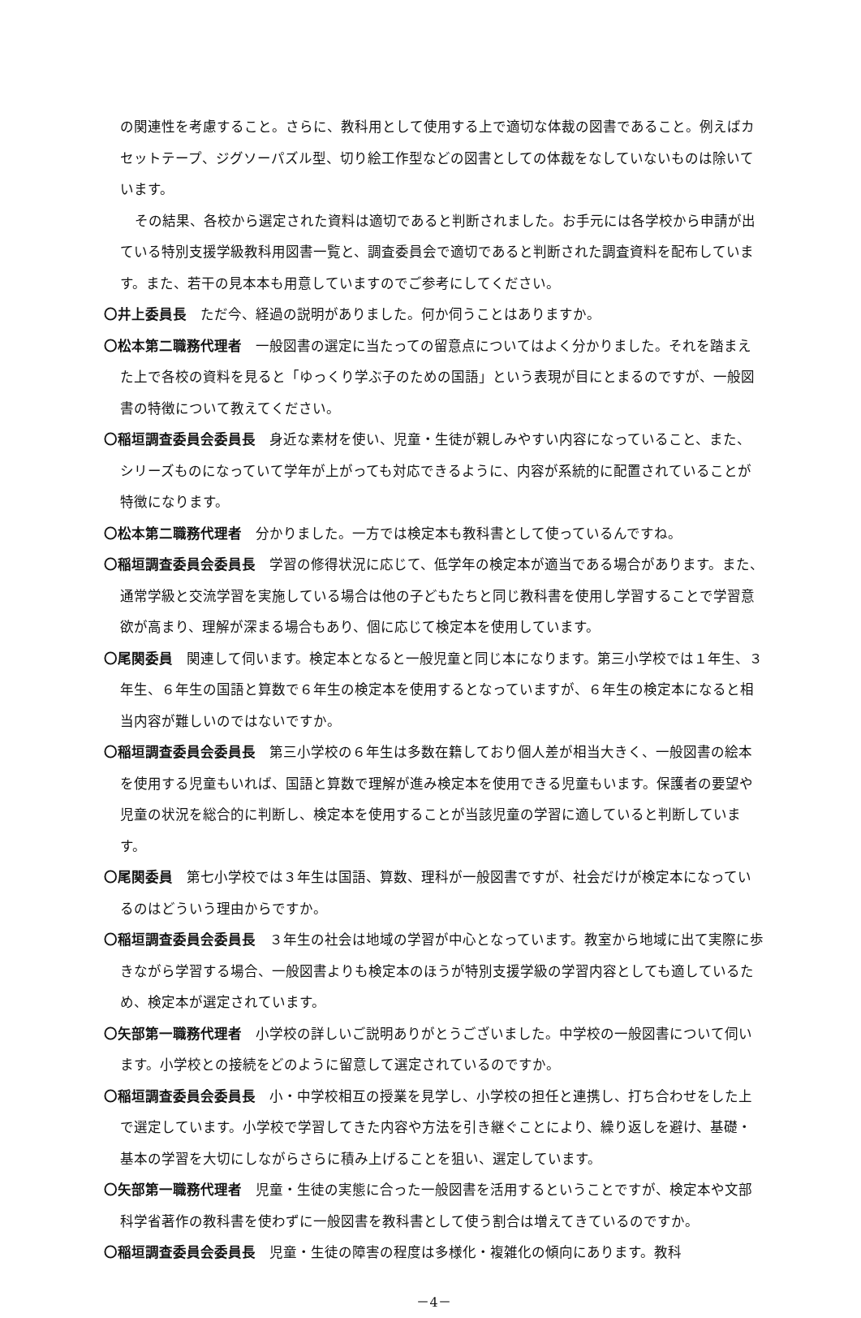の関連性を考慮すること。さらに、教科用として使用する上で適切な体裁の図書であること。例えばカセットテープ、ジグソーパズル型、切り絵工作型などの図書としての体裁をなしていないものは除いています。
その結果、各校から選定された資料は適切であると判断されました。お手元には各学校から申請が出ている特別支援学級教科用図書一覧と、調査委員会で適切であると判断された調査資料を配布しています。また、若干の見本本も用意していますのでご参考にしてください。
〇井上委員長　ただ今、経過の説明がありました。何か伺うことはありますか。
〇松本第二職務代理者　一般図書の選定に当たっての留意点についてはよく分かりました。それを踏まえた上で各校の資料を見ると「ゆっくり学ぶ子のための国語」という表現が目にとまるのですが、一般図書の特徴について教えてください。
〇稲垣調査委員会委員長　身近な素材を使い、児童・生徒が親しみやすい内容になっていること、また、シリーズものになっていて学年が上がっても対応できるように、内容が系統的に配置されていることが特徴になります。
〇松本第二職務代理者　分かりました。一方では検定本も教科書として使っているんですね。
〇稲垣調査委員会委員長　学習の修得状況に応じて、低学年の検定本が適当である場合があります。また、通常学級と交流学習を実施している場合は他の子どもたちと同じ教科書を使用し学習することで学習意欲が高まり、理解が深まる場合もあり、個に応じて検定本を使用しています。
〇尾関委員　関連して伺います。検定本となると一般児童と同じ本になります。第三小学校では１年生、３年生、６年生の国語と算数で６年生の検定本を使用するとなっていますが、６年生の検定本になると相当内容が難しいのではないですか。
〇稲垣調査委員会委員長　第三小学校の６年生は多数在籍しており個人差が相当大きく、一般図書の絵本を使用する児童もいれば、国語と算数で理解が進み検定本を使用できる児童もいます。保護者の要望や児童の状況を総合的に判断し、検定本を使用することが当該児童の学習に適していると判断しています。
〇尾関委員　第七小学校では３年生は国語、算数、理科が一般図書ですが、社会だけが検定本になっているのはどういう理由からですか。
〇稲垣調査委員会委員長　３年生の社会は地域の学習が中心となっています。教室から地域に出て実際に歩きながら学習する場合、一般図書よりも検定本のほうが特別支援学級の学習内容としても適しているため、検定本が選定されています。
〇矢部第一職務代理者　小学校の詳しいご説明ありがとうございました。中学校の一般図書について伺います。小学校との接続をどのように留意して選定されているのですか。
〇稲垣調査委員会委員長　小・中学校相互の授業を見学し、小学校の担任と連携し、打ち合わせをした上で選定しています。小学校で学習してきた内容や方法を引き継ぐことにより、繰り返しを避け、基礎・基本の学習を大切にしながらさらに積み上げることを狙い、選定しています。
〇矢部第一職務代理者　児童・生徒の実態に合った一般図書を活用するということですが、検定本や文部科学省著作の教科書を使わずに一般図書を教科書として使う割合は増えてきているのですか。
〇稲垣調査委員会委員長　児童・生徒の障害の程度は多様化・複雑化の傾向にあります。教科
－4－